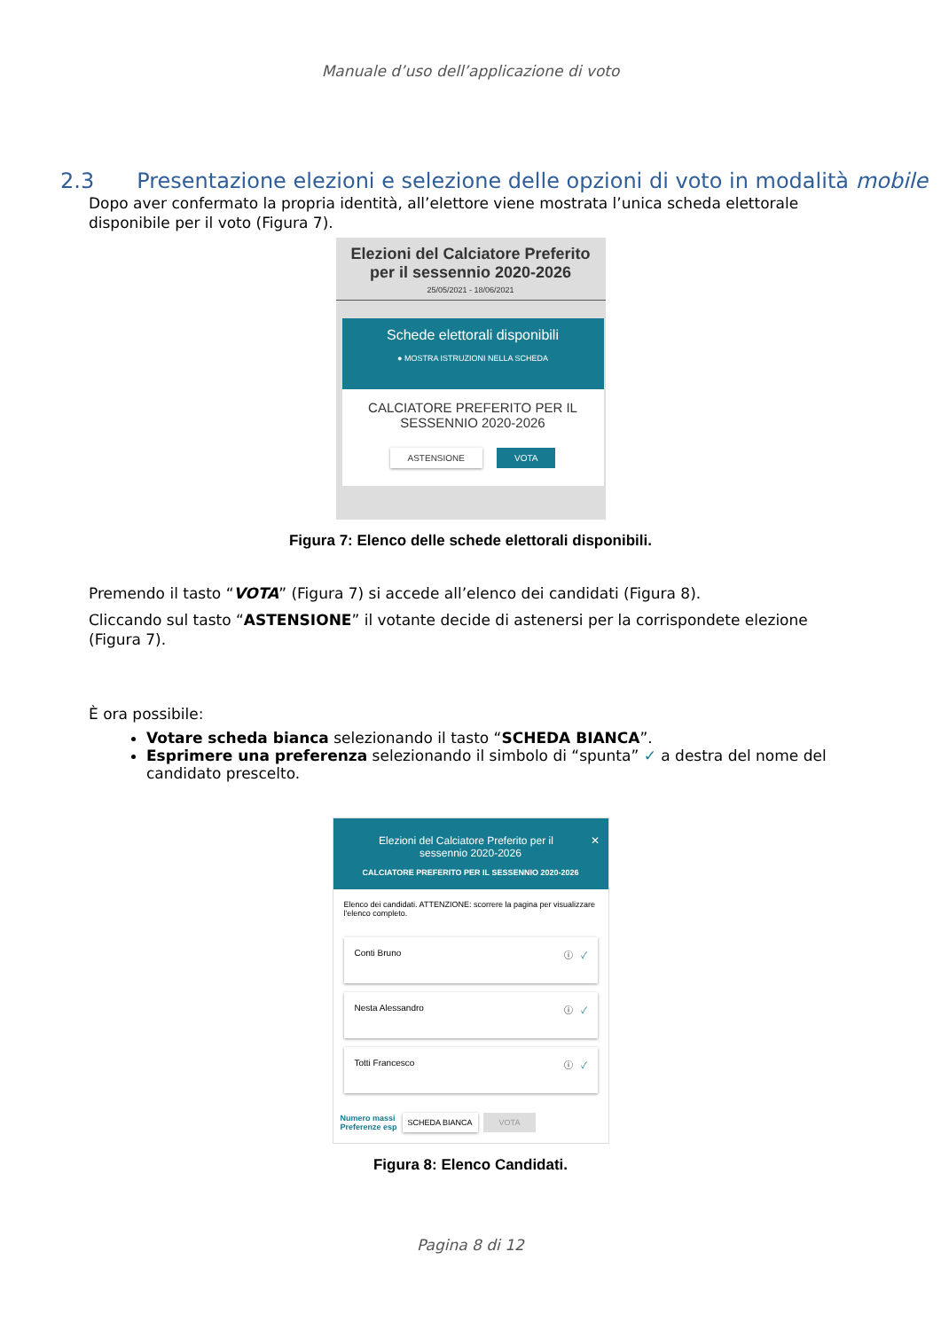Manuale d’uso dell’applicazione di voto
2.3 Presentazione elezioni e selezione delle opzioni di voto in modalità mobile
Dopo aver confermato la propria identità, all’elettore viene mostrata l’unica scheda elettorale disponibile per il voto (Figura 7).
Elezioni del Calciatore Preferito
per il sessennio 2020-2026
25/05/2021 - 18/06/2021
Schede elettorali disponibili
● MOSTRA ISTRUZIONI NELLA SCHEDA
CALCIATORE PREFERITO PER IL
SESSENNIO 2020-2026
ASTENSIONE VOTA
Figura 7: Elenco delle schede elettorali disponibili.
Premendo il tasto “VOTA” (Figura 7) si accede all’elenco dei candidati (Figura 8).
Cliccando sul tasto “ASTENSIONE” il votante decide di astenersi per la corrispondete elezione (Figura 7).
È ora possibile:
Votare scheda bianca selezionando il tasto “SCHEDA BIANCA”.
Esprimere una preferenza selezionando il simbolo di “spunta” ✓ a destra del nome del candidato prescelto.
✕ Elezioni del Calciatore Preferito per il
sessennio 2020-2026
CALCIATORE PREFERITO PER IL SESSENNIO 2020-2026
Elenco dei candidati. ATTENZIONE: scorrere la pagina per visualizzare l'elenco completo.
Conti Bruno ⓘ ✓
Nesta Alessandro ⓘ ✓
Totti Francesco ⓘ ✓
Numero massi
Preferenze esp SCHEDA BIANCA VOTA
Figura 8: Elenco Candidati.
Pagina 8 di 12